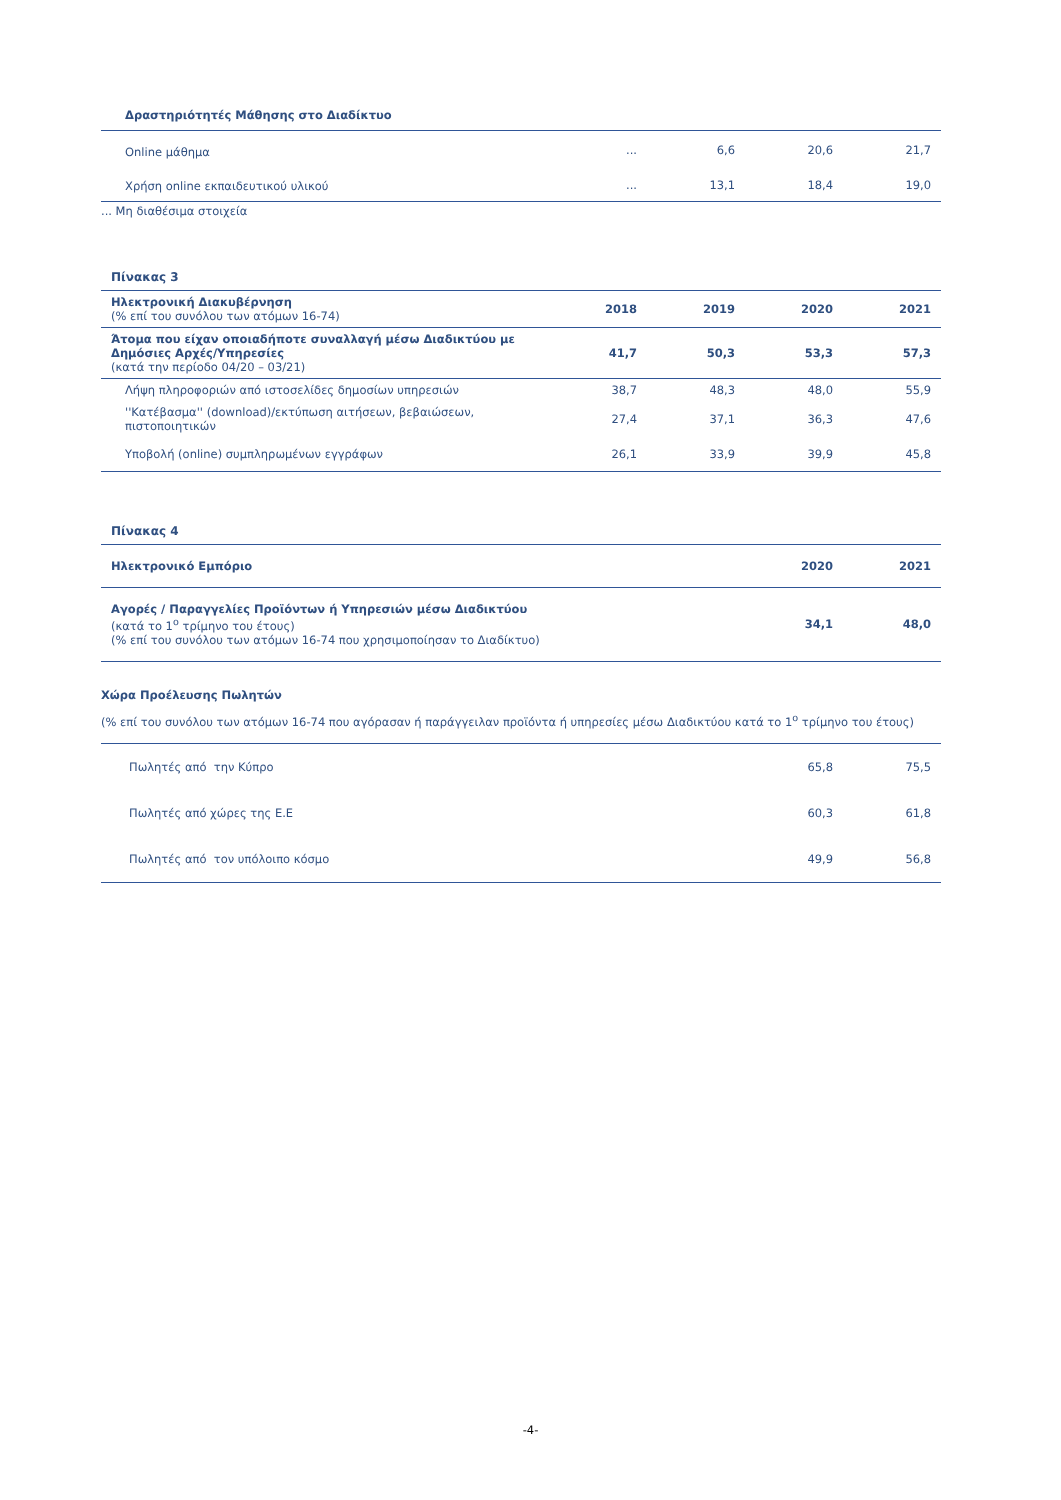| Δραστηριότητές Μάθησης στο Διαδίκτυο | | | | |
| Online μάθημα | ... | 6,6 | 20,6 | 21,7 |
| Χρήση online εκπαιδευτικού υλικού | ... | 13,1 | 18,4 | 19,0 |
... Μη διαθέσιμα στοιχεία
Πίνακας 3
| Ηλεκτρονική Διακυβέρνηση (% επί του συνόλου των ατόμων 16-74) | 2018 | 2019 | 2020 | 2021 |
| Άτομα που είχαν οποιαδήποτε συναλλαγή μέσω Διαδικτύου με Δημόσιες Αρχές/Υπηρεσίες (κατά την περίοδο 04/20 – 03/21) | 41,7 | 50,3 | 53,3 | 57,3 |
| Λήψη πληροφοριών από ιστοσελίδες δημοσίων υπηρεσιών | 38,7 | 48,3 | 48,0 | 55,9 |
| ''Κατέβασμα'' (download)/εκτύπωση αιτήσεων, βεβαιώσεων, πιστοποιητικών | 27,4 | 37,1 | 36,3 | 47,6 |
| Υποβολή (online) συμπληρωμένων εγγράφων | 26,1 | 33,9 | 39,9 | 45,8 |
Πίνακας 4
| Ηλεκτρονικό Εμπόριο | 2020 | 2021 |
| Αγορές / Παραγγελίες Προϊόντων ή Υπηρεσιών μέσω Διαδικτύου (κατά το 1<sup>ο</sup> τρίμηνο του έτους) (% επί του συνόλου των ατόμων 16-74 που χρησιμοποίησαν το Διαδίκτυο) | 34,1 | 48,0 |
Χώρα Προέλευσης Πωλητών
(% επί του συνόλου των ατόμων 16-74 που αγόρασαν ή παράγγειλαν προϊόντα ή υπηρεσίες μέσω Διαδικτύου κατά το 1<sup>ο</sup> τρίμηνο του έτους)
| Πωλητές από την Κύπρο | 65,8 | 75,5 |
| Πωλητές από χώρες της Ε.Ε | 60,3 | 61,8 |
| Πωλητές από τον υπόλοιπο κόσμο | 49,9 | 56,8 |
-4-